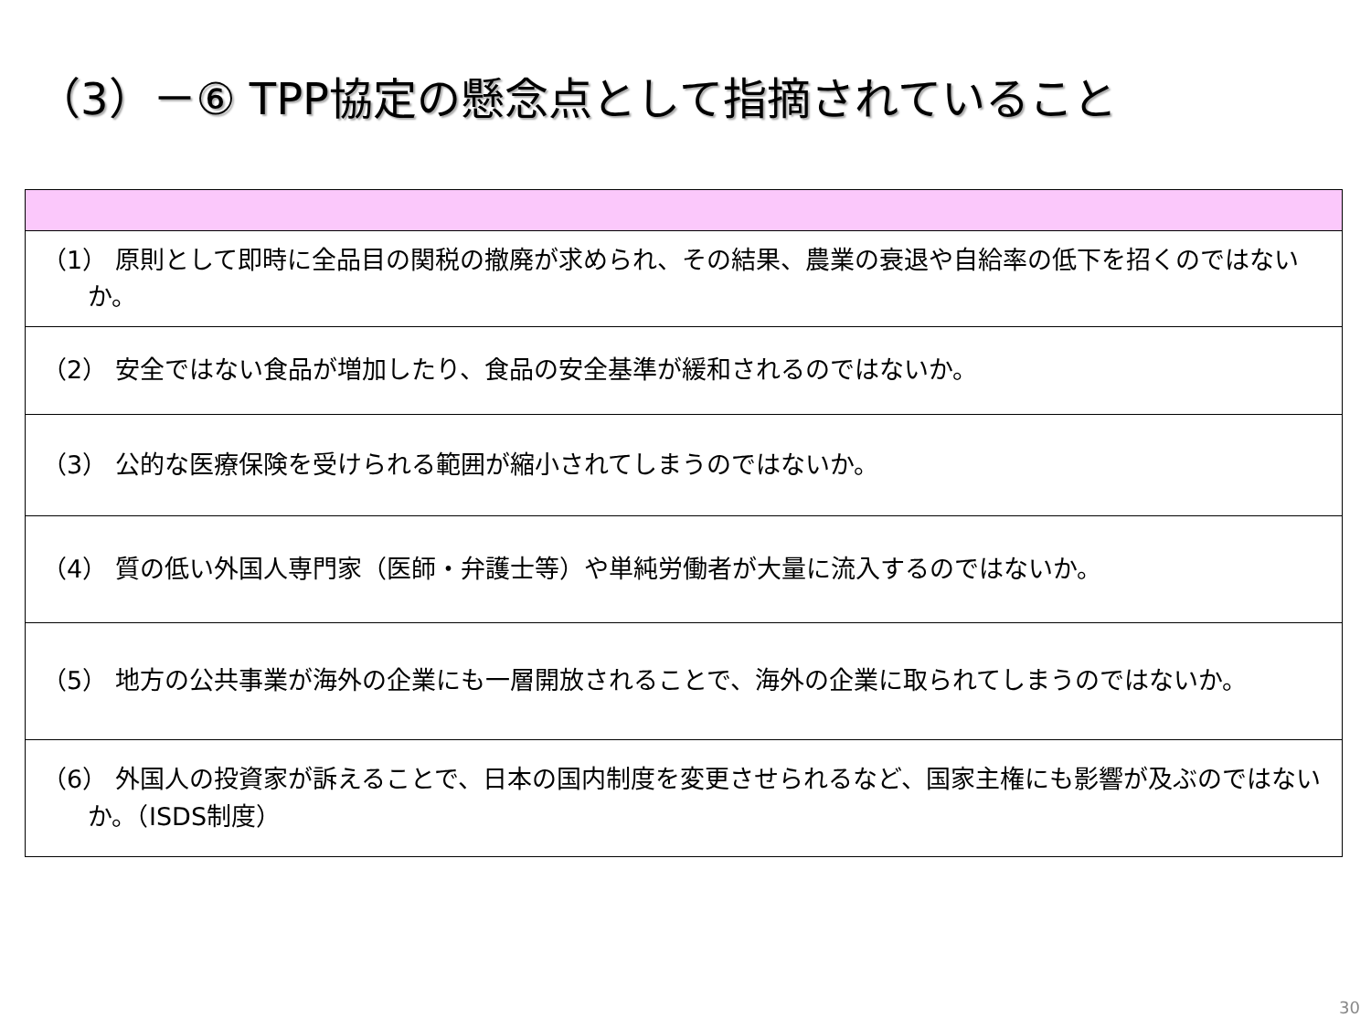（3）－⑥ TPP協定の懸念点として指摘されていること
| （1） 原則として即時に全品目の関税の撤廃が求められ、その結果、農業の衰退や自給率の低下を招くのではないか。 |
| （2） 安全ではない食品が増加したり、食品の安全基準が緩和されるのではないか。 |
| （3） 公的な医療保険を受けられる範囲が縮小されてしまうのではないか。 |
| （4） 質の低い外国人専門家（医師・弁護士等）や単純労働者が大量に流入するのではないか。 |
| （5） 地方の公共事業が海外の企業にも一層開放されることで、海外の企業に取られてしまうのではないか。 |
| （6） 外国人の投資家が訴えることで、日本の国内制度を変更させられるなど、国家主権にも影響が及ぶのではないか。（ISDS制度） |
30